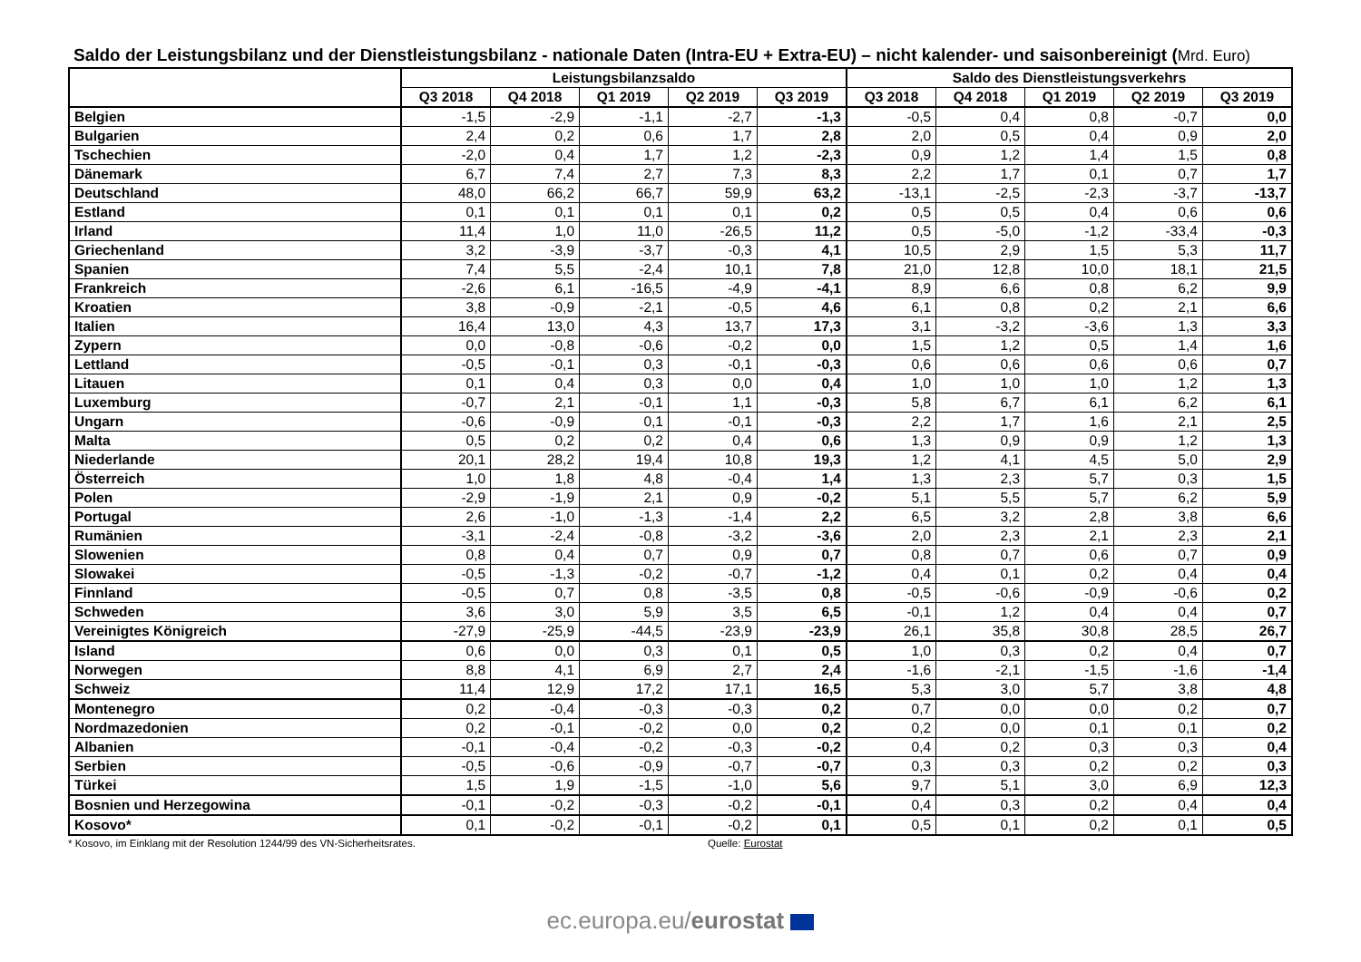Saldo der Leistungsbilanz und der Dienstleistungsbilanz - nationale Daten (Intra-EU + Extra-EU) – nicht kalender- und saisonbereinigt (Mrd. Euro)
| | Leistungsbilanzsaldo | | | | | Saldo des Dienstleistungsverkehrs | | | | |
| --- | --- | --- | --- | --- | --- | --- | --- | --- | --- | --- |
| | Q3 2018 | Q4 2018 | Q1 2019 | Q2 2019 | Q3 2019 | Q3 2018 | Q4 2018 | Q1 2019 | Q2 2019 | Q3 2019 |
| Belgien | -1,5 | -2,9 | -1,1 | -2,7 | -1,3 | -0,5 | 0,4 | 0,8 | -0,7 | 0,0 |
| Bulgarien | 2,4 | 0,2 | 0,6 | 1,7 | 2,8 | 2,0 | 0,5 | 0,4 | 0,9 | 2,0 |
| Tschechien | -2,0 | 0,4 | 1,7 | 1,2 | -2,3 | 0,9 | 1,2 | 1,4 | 1,5 | 0,8 |
| Dänemark | 6,7 | 7,4 | 2,7 | 7,3 | 8,3 | 2,2 | 1,7 | 0,1 | 0,7 | 1,7 |
| Deutschland | 48,0 | 66,2 | 66,7 | 59,9 | 63,2 | -13,1 | -2,5 | -2,3 | -3,7 | -13,7 |
| Estland | 0,1 | 0,1 | 0,1 | 0,1 | 0,2 | 0,5 | 0,5 | 0,4 | 0,6 | 0,6 |
| Irland | 11,4 | 1,0 | 11,0 | -26,5 | 11,2 | 0,5 | -5,0 | -1,2 | -33,4 | -0,3 |
| Griechenland | 3,2 | -3,9 | -3,7 | -0,3 | 4,1 | 10,5 | 2,9 | 1,5 | 5,3 | 11,7 |
| Spanien | 7,4 | 5,5 | -2,4 | 10,1 | 7,8 | 21,0 | 12,8 | 10,0 | 18,1 | 21,5 |
| Frankreich | -2,6 | 6,1 | -16,5 | -4,9 | -4,1 | 8,9 | 6,6 | 0,8 | 6,2 | 9,9 |
| Kroatien | 3,8 | -0,9 | -2,1 | -0,5 | 4,6 | 6,1 | 0,8 | 0,2 | 2,1 | 6,6 |
| Italien | 16,4 | 13,0 | 4,3 | 13,7 | 17,3 | 3,1 | -3,2 | -3,6 | 1,3 | 3,3 |
| Zypern | 0,0 | -0,8 | -0,6 | -0,2 | 0,0 | 1,5 | 1,2 | 0,5 | 1,4 | 1,6 |
| Lettland | -0,5 | -0,1 | 0,3 | -0,1 | -0,3 | 0,6 | 0,6 | 0,6 | 0,6 | 0,7 |
| Litauen | 0,1 | 0,4 | 0,3 | 0,0 | 0,4 | 1,0 | 1,0 | 1,0 | 1,2 | 1,3 |
| Luxemburg | -0,7 | 2,1 | -0,1 | 1,1 | -0,3 | 5,8 | 6,7 | 6,1 | 6,2 | 6,1 |
| Ungarn | -0,6 | -0,9 | 0,1 | -0,1 | -0,3 | 2,2 | 1,7 | 1,6 | 2,1 | 2,5 |
| Malta | 0,5 | 0,2 | 0,2 | 0,4 | 0,6 | 1,3 | 0,9 | 0,9 | 1,2 | 1,3 |
| Niederlande | 20,1 | 28,2 | 19,4 | 10,8 | 19,3 | 1,2 | 4,1 | 4,5 | 5,0 | 2,9 |
| Österreich | 1,0 | 1,8 | 4,8 | -0,4 | 1,4 | 1,3 | 2,3 | 5,7 | 0,3 | 1,5 |
| Polen | -2,9 | -1,9 | 2,1 | 0,9 | -0,2 | 5,1 | 5,5 | 5,7 | 6,2 | 5,9 |
| Portugal | 2,6 | -1,0 | -1,3 | -1,4 | 2,2 | 6,5 | 3,2 | 2,8 | 3,8 | 6,6 |
| Rumänien | -3,1 | -2,4 | -0,8 | -3,2 | -3,6 | 2,0 | 2,3 | 2,1 | 2,3 | 2,1 |
| Slowenien | 0,8 | 0,4 | 0,7 | 0,9 | 0,7 | 0,8 | 0,7 | 0,6 | 0,7 | 0,9 |
| Slowakei | -0,5 | -1,3 | -0,2 | -0,7 | -1,2 | 0,4 | 0,1 | 0,2 | 0,4 | 0,4 |
| Finnland | -0,5 | 0,7 | 0,8 | -3,5 | 0,8 | -0,5 | -0,6 | -0,9 | -0,6 | 0,2 |
| Schweden | 3,6 | 3,0 | 5,9 | 3,5 | 6,5 | -0,1 | 1,2 | 0,4 | 0,4 | 0,7 |
| Vereinigtes Königreich | -27,9 | -25,9 | -44,5 | -23,9 | -23,9 | 26,1 | 35,8 | 30,8 | 28,5 | 26,7 |
| Island | 0,6 | 0,0 | 0,3 | 0,1 | 0,5 | 1,0 | 0,3 | 0,2 | 0,4 | 0,7 |
| Norwegen | 8,8 | 4,1 | 6,9 | 2,7 | 2,4 | -1,6 | -2,1 | -1,5 | -1,6 | -1,4 |
| Schweiz | 11,4 | 12,9 | 17,2 | 17,1 | 16,5 | 5,3 | 3,0 | 5,7 | 3,8 | 4,8 |
| Montenegro | 0,2 | -0,4 | -0,3 | -0,3 | 0,2 | 0,7 | 0,0 | 0,0 | 0,2 | 0,7 |
| Nordmazedonien | 0,2 | -0,1 | -0,2 | 0,0 | 0,2 | 0,2 | 0,0 | 0,1 | 0,1 | 0,2 |
| Albanien | -0,1 | -0,4 | -0,2 | -0,3 | -0,2 | 0,4 | 0,2 | 0,3 | 0,3 | 0,4 |
| Serbien | -0,5 | -0,6 | -0,9 | -0,7 | -0,7 | 0,3 | 0,3 | 0,2 | 0,2 | 0,3 |
| Türkei | 1,5 | 1,9 | -1,5 | -1,0 | 5,6 | 9,7 | 5,1 | 3,0 | 6,9 | 12,3 |
| Bosnien und Herzegowina | -0,1 | -0,2 | -0,3 | -0,2 | -0,1 | 0,4 | 0,3 | 0,2 | 0,4 | 0,4 |
| Kosovo* | 0,1 | -0,2 | -0,1 | -0,2 | 0,1 | 0,5 | 0,1 | 0,2 | 0,1 | 0,5 |
* Kosovo, im Einklang mit der Resolution 1244/99 des VN-Sicherheitsrates. Quelle: Eurostat
ec.europa.eu/eurostat